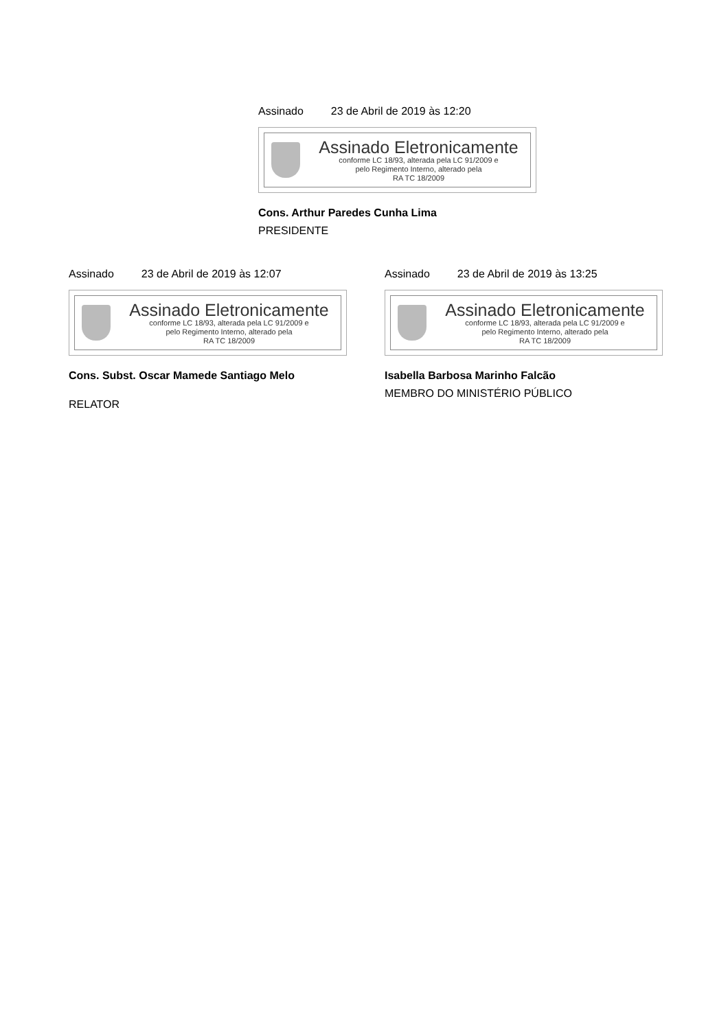Assinado 23 de Abril de 2019 às 12:20
Assinado Eletronicamente
conforme LC 18/93, alterada pela LC 91/2009 e
pelo Regimento Interno, alterado pela
RA TC 18/2009
Cons. Arthur Paredes Cunha Lima
PRESIDENTE
Assinado 23 de Abril de 2019 às 12:07
Assinado Eletronicamente
conforme LC 18/93, alterada pela LC 91/2009 e
pelo Regimento Interno, alterado pela
RA TC 18/2009
Cons. Subst. Oscar Mamede Santiago Melo
RELATOR
Assinado 23 de Abril de 2019 às 13:25
Assinado Eletronicamente
conforme LC 18/93, alterada pela LC 91/2009 e
pelo Regimento Interno, alterado pela
RA TC 18/2009
Isabella Barbosa Marinho Falcão
MEMBRO DO MINISTÉRIO PÚBLICO